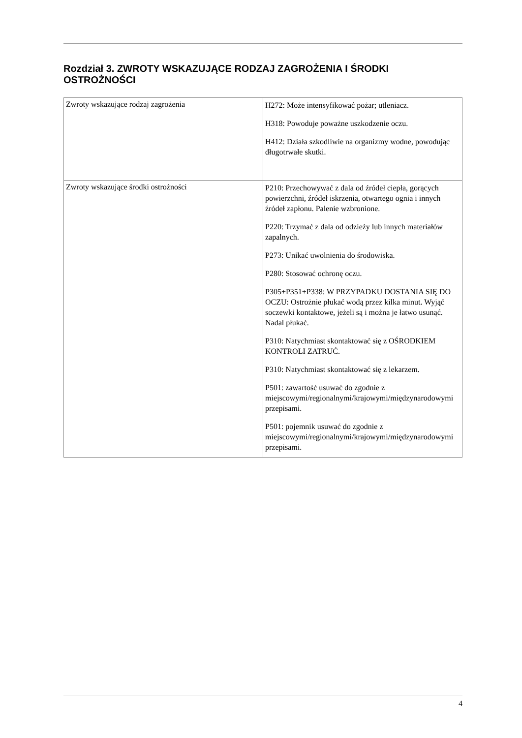Rozdział 3. ZWROTY WSKAZUJĄCE RODZAJ ZAGROŻENIA I ŚRODKI OSTROŻNOŚCI
| Zwroty wskazujące rodzaj zagrożenia | H272: Może intensyfikować pożar; utleniacz. H318: Powoduje poważne uszkodzenie oczu. H412: Działa szkodliwie na organizmy wodne, powodując długotrwałe skutki. |
| Zwroty wskazujące środki ostrożności | P210: Przechowywać z dala od źródeł ciepła, gorących powierzchni, źródeł iskrzenia, otwartego ognia i innych źródeł zapłonu. Palenie wzbronione. P220: Trzymać z dala od odzieży lub innych materiałów zapalnych. P273: Unikać uwolnienia do środowiska. P280: Stosować ochronę oczu. P305+P351+P338: W PRZYPADKU DOSTANIA SIĘ DO OCZU: Ostrożnie płukać wodą przez kilka minut. Wyjąć soczewki kontaktowe, jeżeli są i można je łatwo usunąć. Nadal płukać. P310: Natychmiast skontaktować się z OŚRODKIEM KONTROLI ZATRUĆ. P310: Natychmiast skontaktować się z lekarzem. P501: zawartość usuwać do zgodnie z miejscowymi/regionalnymi/krajowymi/międzynarodowymi przepisami. P501: pojemnik usuwać do zgodnie z miejscowymi/regionalnymi/krajowymi/międzynarodowymi przepisami. |
4